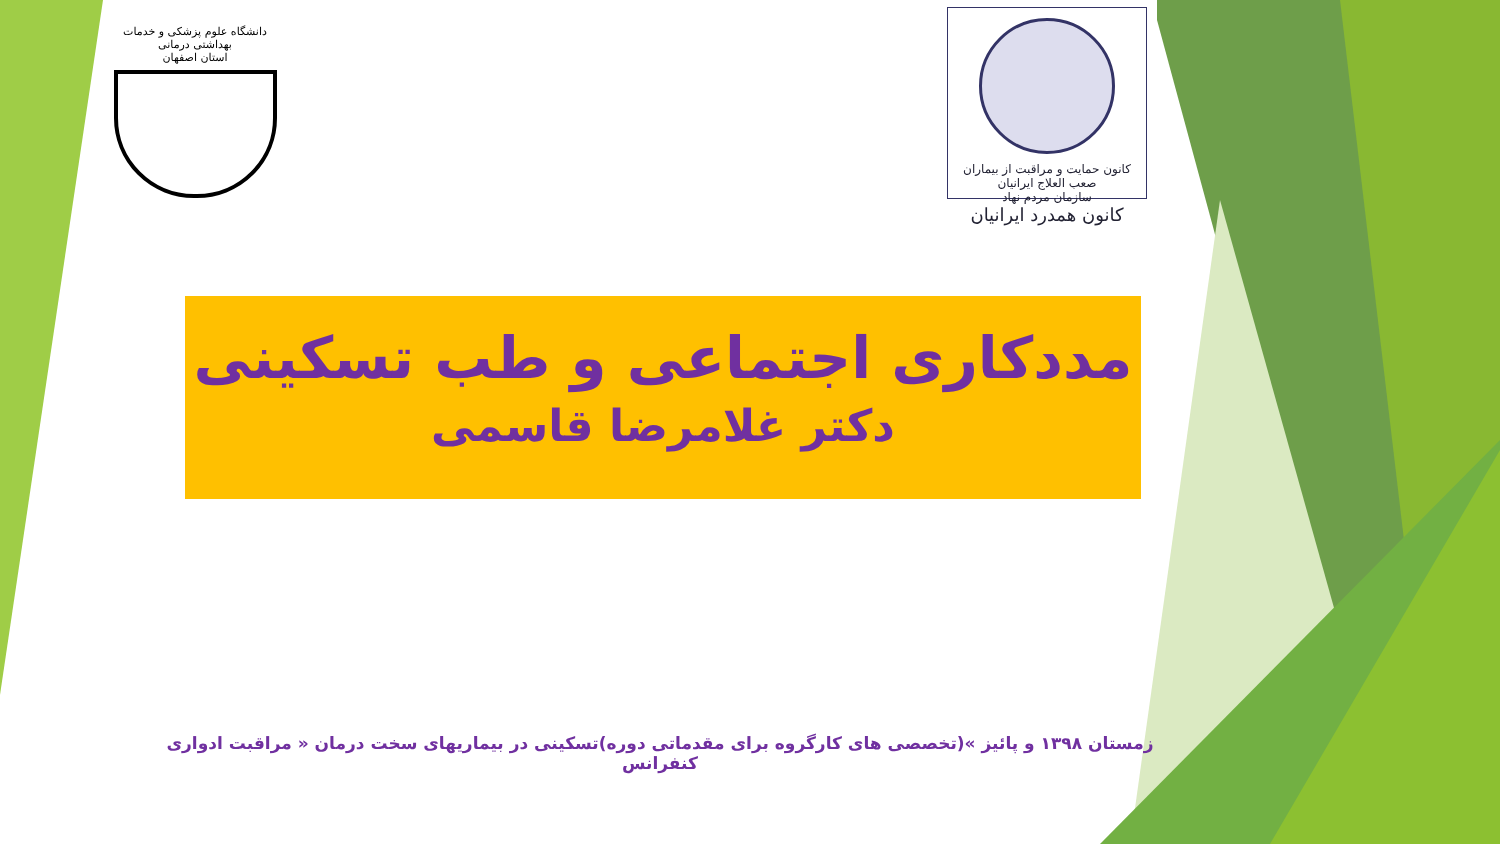دانشگاه علوم پزشکی و خدمات بهداشتی درمانی
استان اصفهان
کانون حمایت و مراقبت از بیماران صعب العلاج ایرانیان
سازمان مردم نهاد
کانون همدرد ایرانیان
مددکاری اجتماعی و طب تسکینی
دکتر غلامرضا قاسمی
زمستان ۱۳۹۸ و پائیز »(تخصصی های کارگروه برای مقدماتی دوره)تسکینی در بیماریهای سخت درمان « مراقبت ادواری کنفرانس